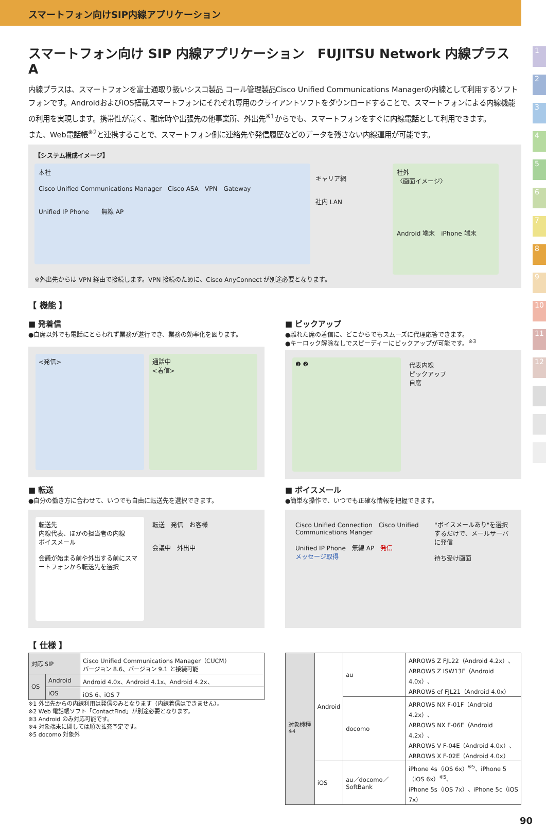スマートフォン向けSIP内線アプリケーション
1
2
3
4
5
6
7
8
9
10
11
12
スマートフォン向け SIP 内線アプリケーション　FUJITSU Network 内線プラス A
内線プラスは、スマートフォンを富士通取り扱いシスコ製品 コール管理製品Cisco Unified Communications Managerの内線として利用するソフトフォンです。AndroidおよびiOS搭載スマートフォンにそれぞれ専用のクライアントソフトをダウンロードすることで、スマートフォンによる内線機能の利用を実現します。携帯性が高く、離席時や出張先の他事業所、外出先<sup>※1</sup>からでも、スマートフォンをすぐに内線電話として利用できます。
また、Web電話帳<sup>※2</sup>と連携することで、スマートフォン側に連絡先や発信履歴などのデータを残さない内線運用が可能です。
【システム構成イメージ】
本社
Cisco Unified Communications Manager　Cisco ASA　VPN　Gateway
Unified IP Phone　　無線 AP
キャリア網
社内 LAN
社外
〈画面イメージ〉
Android 端末　iPhone 端末
※外出先からは VPN 経由で接続します。VPN 接続のために、Cisco AnyConnect が別途必要となります。
【 機能 】
■ 発着信
●自席以外でも電話にとらわれず業務が遂行でき、業務の効率化を図ります。
<発信> 通話中
<着信>
■ ピックアップ
●離れた席の着信に、どこからでもスムーズに代理応答できます。
●キーロック解除なしでスピーディーにピックアップが可能です。<sup>※3</sup>
❶ ❷ 代表内線
ピックアップ
自席
■ 転送
●自分の働き方に合わせて、いつでも自由に転送先を選択できます。
転送先
内線代表、ほかの担当者の内線
ボイスメール
会議が始まる前や外出する前にスマートフォンから転送先を選択
転送　発信　お客様
会議中　外出中
■ ボイスメール
●簡単な操作で、いつでも正確な情報を把握できます。
Cisco Unified Connection　Cisco Unified Communications Manger
Unified IP Phone　無線 AP　発信
メッセージ取得
"ボイスメールあり"を選択するだけで、メールサーバに発信
待ち受け画面
【 仕様 】
| 対応 SIP | | Cisco Unified Communications Manager（CUCM） バージョン 8.6、バージョン 9.1 と接続可能 |
| OS | Android | Android 4.0x、Android 4.1x、Android 4.2x、 |
| | iOS | iOS 6、iOS 7 |
※1 外出先からの内線利用は発信のみとなります（内線着信はできません）。
※2 Web 電話帳ソフト「ContactFind」が別途必要となります。
※3 Android のみ対応可能です。
※4 対象端末に関しては順次拡充予定です。
※5 docomo 対象外
| 対象機種<sup>※4</sup> | Android | au | ARROWS Z FJL22（Android 4.2x）、 ARROWS Z ISW13F（Android 4.0x）、 ARROWS ef FJL21（Android 4.0x） |
| | | docomo | ARROWS NX F-01F（Android 4.2x）、 ARROWS NX F-06E（Android 4.2x）、 ARROWS V F-04E（Android 4.0x）、 ARROWS X F-02E（Android 4.0x） |
| | iOS | au／docomo／SoftBank | iPhone 4s（iOS 6x）<sup>※5</sup>、iPhone 5（iOS 6x）<sup>※5</sup>、 iPhone 5s（iOS 7x）、iPhone 5c（iOS 7x） |
90